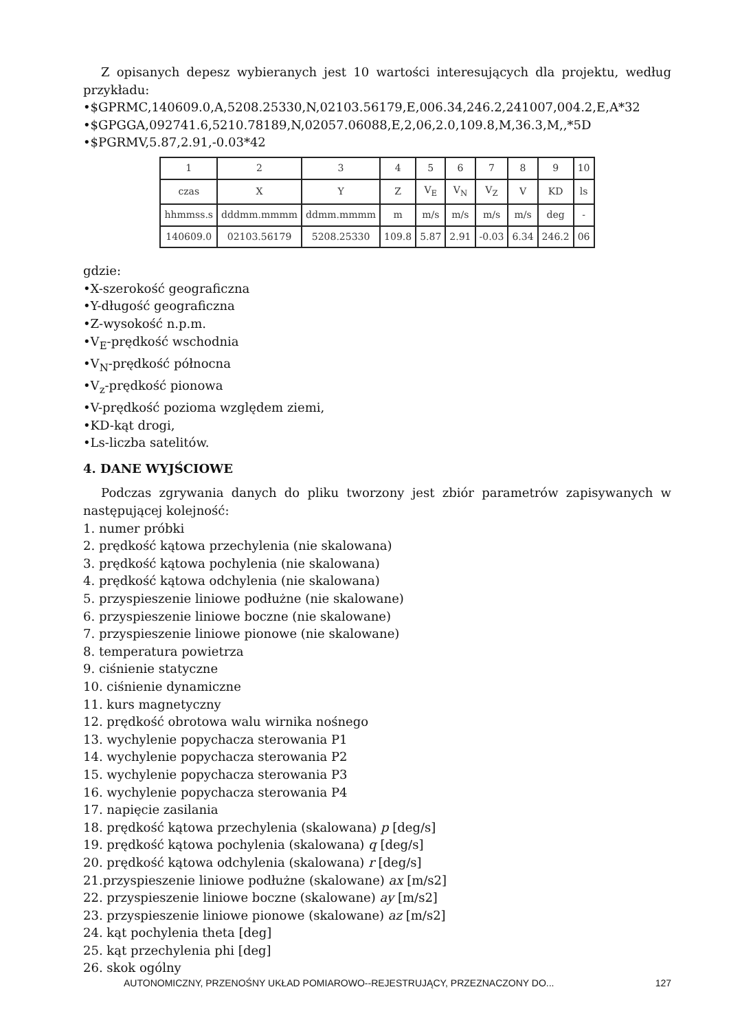Z opisanych depesz wybieranych jest 10 wartości interesujących dla projektu, według przykładu:
•$GPRMC,140609.0,A,5208.25330,N,02103.56179,E,006.34,246.2,241007,004.2,E,A*32
•$GPGGA,092741.6,5210.78189,N,02057.06088,E,2,06,2.0,109.8,M,36.3,M,,*5D
•$PGRMV,5.87,2.91,-0.03*42
| 1 | 2 | 3 | 4 | 5 | 6 | 7 | 8 | 9 | 10 |
| czas | X | Y | Z | V<sub>E</sub> | V<sub>N</sub> | V<sub>Z</sub> | V | KD | ls |
| hhmmss.s | dddmm.mmmm | ddmm.mmmm | m | m/s | m/s | m/s | m/s | deg | - |
| 140609.0 | 02103.56179 | 5208.25330 | 109.8 | 5.87 | 2.91 | -0.03 | 6.34 | 246.2 | 06 |
gdzie:
•X-szerokość geograficzna
•Y-długość geograficzna
•Z-wysokość n.p.m.
•V<sub>E</sub>-prędkość wschodnia
•V<sub>N</sub>-prędkość północna
•V<sub>z</sub>-prędkość pionowa
•V-prędkość pozioma względem ziemi,
•KD-kąt drogi,
•Ls-liczba satelitów.
4. DANE WYJŚCIOWE
Podczas zgrywania danych do pliku tworzony jest zbiór parametrów zapisywanych w następującej kolejność:
1. numer próbki
2. prędkość kątowa przechylenia (nie skalowana)
3. prędkość kątowa pochylenia (nie skalowana)
4. prędkość kątowa odchylenia (nie skalowana)
5. przyspieszenie liniowe podłużne (nie skalowane)
6. przyspieszenie liniowe boczne (nie skalowane)
7. przyspieszenie liniowe pionowe (nie skalowane)
8. temperatura powietrza
9. ciśnienie statyczne
10. ciśnienie dynamiczne
11. kurs magnetyczny
12. prędkość obrotowa walu wirnika nośnego
13. wychylenie popychacza sterowania P1
14. wychylenie popychacza sterowania P2
15. wychylenie popychacza sterowania P3
16. wychylenie popychacza sterowania P4
17. napięcie zasilania
18. prędkość kątowa przechylenia (skalowana) p [deg/s]
19. prędkość kątowa pochylenia (skalowana) q [deg/s]
20. prędkość kątowa odchylenia (skalowana) r [deg/s]
21.przyspieszenie liniowe podłużne (skalowane) ax [m/s2]
22. przyspieszenie liniowe boczne (skalowane) ay [m/s2]
23. przyspieszenie liniowe pionowe (skalowane) az [m/s2]
24. kąt pochylenia theta [deg]
25. kąt przechylenia phi [deg]
26. skok ogólny
AUTONOMICZNY, PRZENOŚNY UKŁAD POMIAROWO--REJESTRUJĄCY, PRZEZNACZONY DO... 127